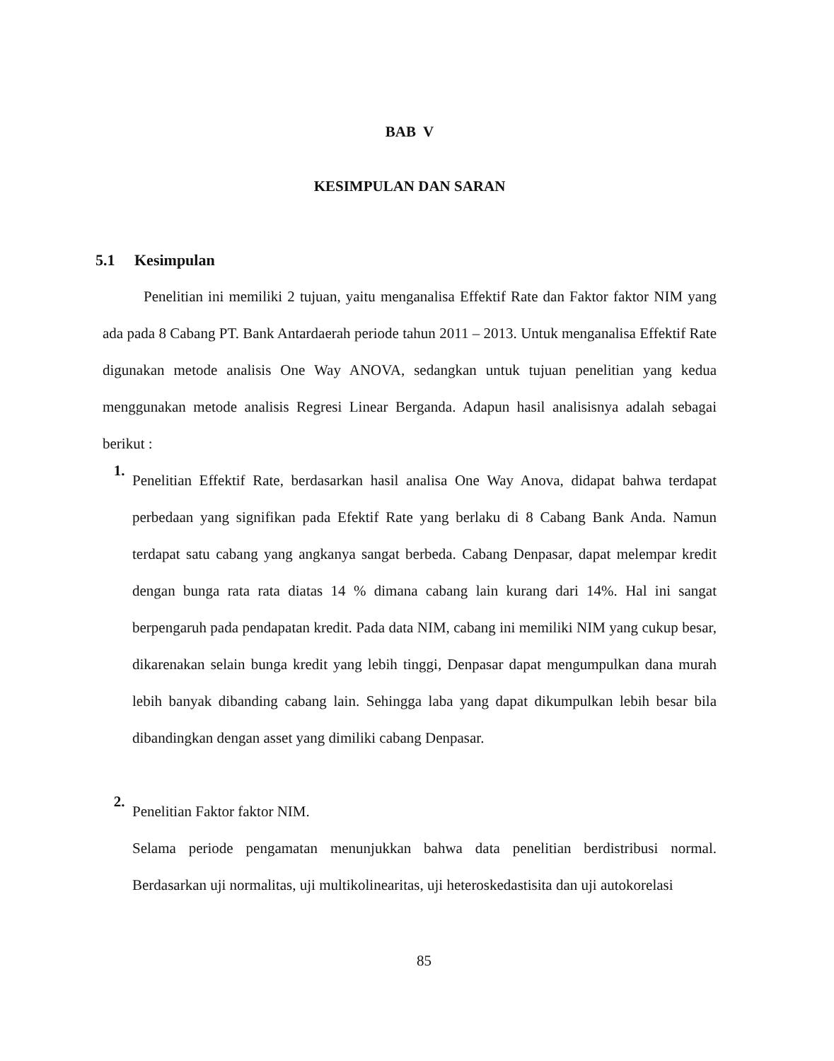BAB V
KESIMPULAN DAN SARAN
5.1 Kesimpulan
Penelitian ini memiliki 2 tujuan, yaitu menganalisa Effektif Rate dan Faktor faktor NIM yang ada pada 8 Cabang PT. Bank Antardaerah periode tahun 2011 – 2013. Untuk menganalisa Effektif Rate digunakan metode analisis One Way ANOVA, sedangkan untuk tujuan penelitian yang kedua menggunakan metode analisis Regresi Linear Berganda. Adapun hasil analisisnya adalah sebagai berikut :
1.
Penelitian Effektif Rate, berdasarkan hasil analisa One Way Anova, didapat bahwa terdapat perbedaan yang signifikan pada Efektif Rate yang berlaku di 8 Cabang Bank Anda. Namun terdapat satu cabang yang angkanya sangat berbeda. Cabang Denpasar, dapat melempar kredit dengan bunga rata rata diatas 14 % dimana cabang lain kurang dari 14%. Hal ini sangat berpengaruh pada pendapatan kredit. Pada data NIM, cabang ini memiliki NIM yang cukup besar, dikarenakan selain bunga kredit yang lebih tinggi, Denpasar dapat mengumpulkan dana murah lebih banyak dibanding cabang lain. Sehingga laba yang dapat dikumpulkan lebih besar bila dibandingkan dengan asset yang dimiliki cabang Denpasar.
2.
Penelitian Faktor faktor NIM.
Selama periode pengamatan menunjukkan bahwa data penelitian berdistribusi normal. Berdasarkan uji normalitas, uji multikolinearitas, uji heteroskedastisita dan uji autokorelasi
85